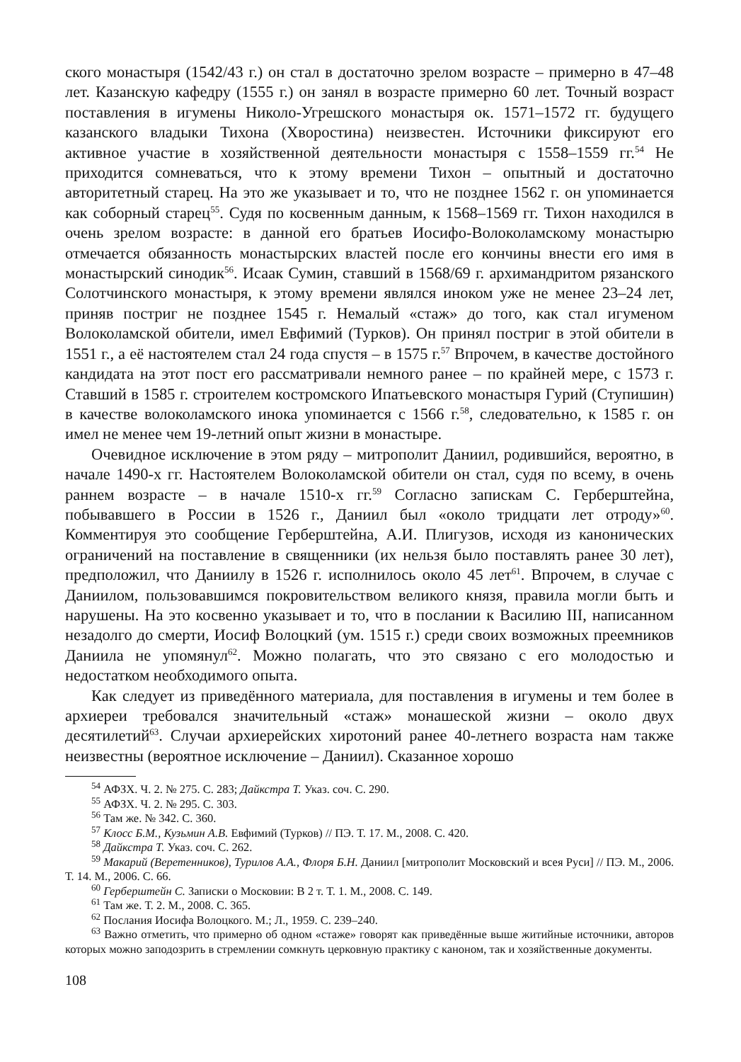ского монастыря (1542/43 г.) он стал в достаточно зрелом возрасте – примерно в 47–48 лет. Казанскую кафедру (1555 г.) он занял в возрасте примерно 60 лет. Точный возраст поставления в игумены Николо-Угрешского монастыря ок. 1571–1572 гг. будущего казанского владыки Тихона (Хворостина) неизвестен. Источники фиксируют его активное участие в хозяйственной деятельности монастыря с 1558–1559 гг.<sup>54</sup> Не приходится сомневаться, что к этому времени Тихон – опытный и достаточно авторитетный старец. На это же указывает и то, что не позднее 1562 г. он упоминается как соборный старец<sup>55</sup>. Судя по косвенным данным, к 1568–1569 гг. Тихон находился в очень зрелом возрасте: в данной его братьев Иосифо-Волоколамскому монастырю отмечается обязанность монастырских властей после его кончины внести его имя в монастырский синодик<sup>56</sup>. Исаак Сумин, ставший в 1568/69 г. архимандритом рязанского Солотчинского монастыря, к этому времени являлся иноком уже не менее 23–24 лет, приняв постриг не позднее 1545 г. Немалый «стаж» до того, как стал игуменом Волоколамской обители, имел Евфимий (Турков). Он принял постриг в этой обители в 1551 г., а её настоятелем стал 24 года спустя – в 1575 г.<sup>57</sup> Впрочем, в качестве достойного кандидата на этот пост его рассматривали немного ранее – по крайней мере, с 1573 г. Ставший в 1585 г. строителем костромского Ипатьевского монастыря Гурий (Ступишин) в качестве волоколамского инока упоминается с 1566 г.<sup>58</sup>, следовательно, к 1585 г. он имел не менее чем 19-летний опыт жизни в монастыре.
Очевидное исключение в этом ряду – митрополит Даниил, родившийся, вероятно, в начале 1490-х гг. Настоятелем Волоколамской обители он стал, судя по всему, в очень раннем возрасте – в начале 1510-х гг.<sup>59</sup> Согласно запискам С. Герберштейна, побывавшего в России в 1526 г., Даниил был «около тридцати лет отроду»<sup>60</sup>. Комментируя это сообщение Герберштейна, А.И. Плигузов, исходя из канонических ограничений на поставление в священники (их нельзя было поставлять ранее 30 лет), предположил, что Даниилу в 1526 г. исполнилось около 45 лет<sup>61</sup>. Впрочем, в случае с Даниилом, пользовавшимся покровительством великого князя, правила могли быть и нарушены. На это косвенно указывает и то, что в послании к Василию III, написанном незадолго до смерти, Иосиф Волоцкий (ум. 1515 г.) среди своих возможных преемников Даниила не упомянул<sup>62</sup>. Можно полагать, что это связано с его молодостью и недостатком необходимого опыта.
Как следует из приведённого материала, для поставления в игумены и тем более в архиереи требовался значительный «стаж» монашеской жизни – около двух десятилетий<sup>63</sup>. Случаи архиерейских хиротоний ранее 40-летнего возраста нам также неизвестны (вероятное исключение – Даниил). Сказанное хорошо
<sup>54</sup> АФЗХ. Ч. 2. № 275. С. 283; Дайкстра Т. Указ. соч. С. 290.
<sup>55</sup> АФЗХ. Ч. 2. № 295. С. 303.
<sup>56</sup> Там же. № 342. С. 360.
<sup>57</sup> Клосс Б.М., Кузьмин А.В. Евфимий (Турков) // ПЭ. Т. 17. М., 2008. С. 420.
<sup>58</sup> Дайкстра Т. Указ. соч. С. 262.
<sup>59</sup> Макарий (Веретенников), Турилов А.А., Флоря Б.Н. Даниил [митрополит Московский и всея Руси] // ПЭ. М., 2006. Т. 14. М., 2006. С. 66.
<sup>60</sup> Герберштейн С. Записки о Московии: В 2 т. Т. 1. М., 2008. С. 149.
<sup>61</sup> Там же. Т. 2. М., 2008. С. 365.
<sup>62</sup> Послания Иосифа Волоцкого. М.; Л., 1959. С. 239–240.
<sup>63</sup> Важно отметить, что примерно об одном «стаже» говорят как приведённые выше житийные источники, авторов которых можно заподозрить в стремлении сомкнуть церковную практику с каноном, так и хозяйственные документы.
108